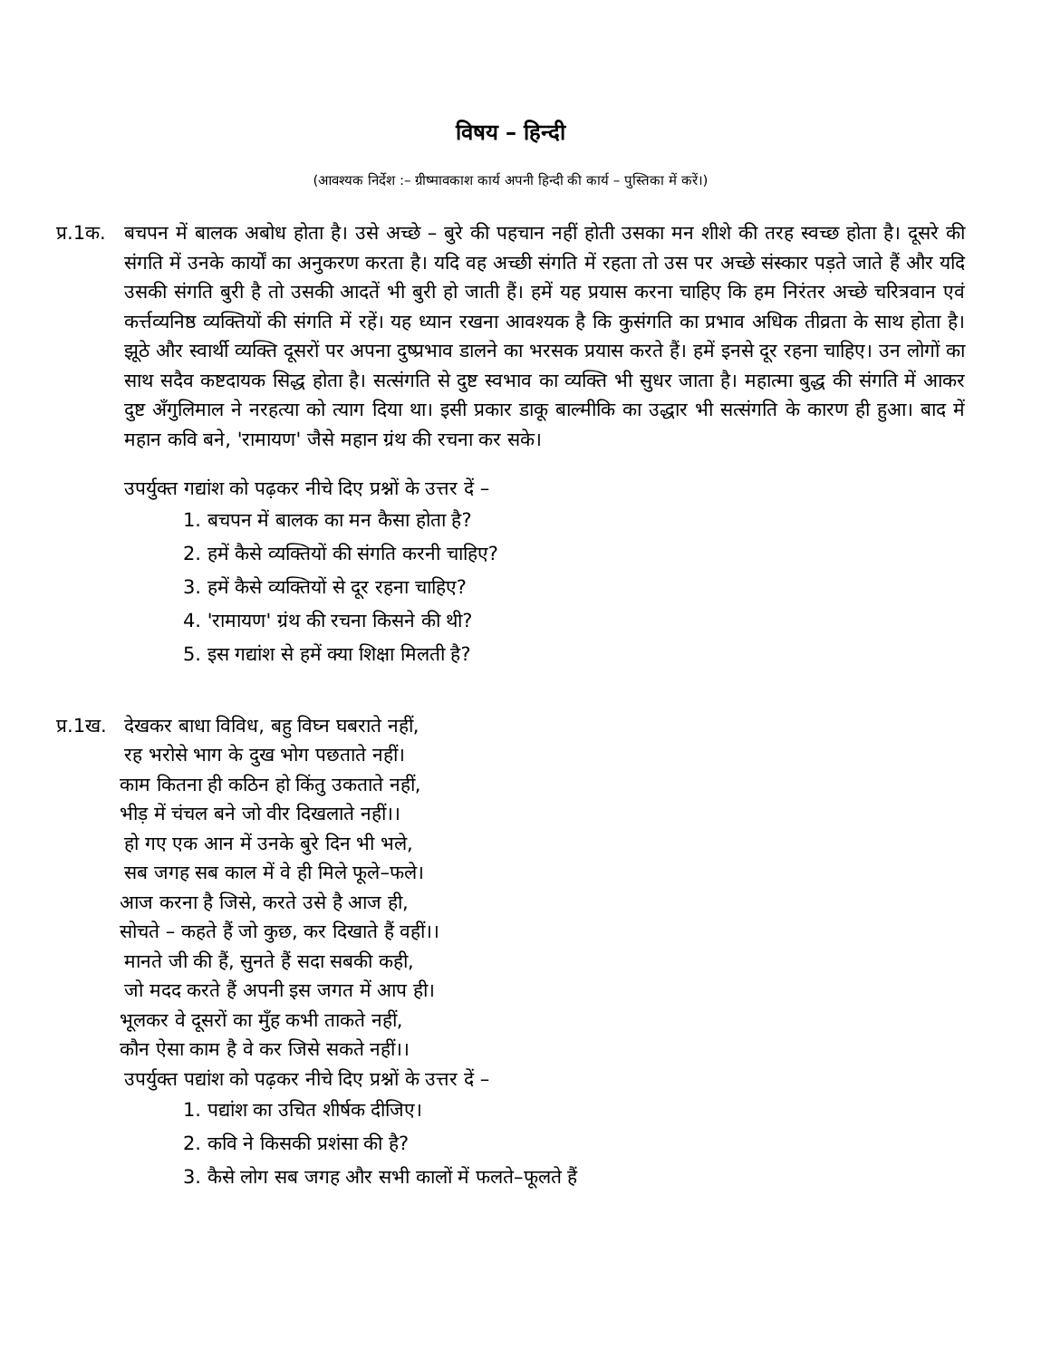विषय – हिन्दी
(आवश्यक निर्देश :– ग्रीष्मावकाश कार्य अपनी हिन्दी की कार्य – पुस्तिका में करें।)
प्र.1क.
बचपन में बालक अबोध होता है। उसे अच्छे – बुरे की पहचान नहीं होती उसका मन शीशे की तरह स्वच्छ होता है। दूसरे की संगति में उनके कार्यों का अनुकरण करता है। यदि वह अच्छी संगति में रहता तो उस पर अच्छे संस्कार पड़ते जाते हैं और यदि उसकी संगति बुरी है तो उसकी आदतें भी बुरी हो जाती हैं। हमें यह प्रयास करना चाहिए कि हम निरंतर अच्छे चरित्रवान एवं कर्त्तव्यनिष्ठ व्यक्तियों की संगति में रहें। यह ध्यान रखना आवश्यक है कि कुसंगति का प्रभाव अधिक तीव्रता के साथ होता है। झूठे और स्वार्थी व्यक्ति दूसरों पर अपना दुष्प्रभाव डालने का भरसक प्रयास करते हैं। हमें इनसे दूर रहना चाहिए। उन लोगों का साथ सदैव कष्टदायक सिद्ध होता है। सत्संगति से दुष्ट स्वभाव का व्यक्ति भी सुधर जाता है। महात्मा बुद्ध की संगति में आकर दुष्ट अँगुलिमाल ने नरहत्या को त्याग दिया था। इसी प्रकार डाकू बाल्मीकि का उद्धार भी सत्संगति के कारण ही हुआ। बाद में महान कवि बने, 'रामायण' जैसे महान ग्रंथ की रचना कर सके।
उपर्युक्त गद्यांश को पढ़कर नीचे दिए प्रश्नों के उत्तर दें –
1. बचपन में बालक का मन कैसा होता है?
2. हमें कैसे व्यक्तियों की संगति करनी चाहिए?
3. हमें कैसे व्यक्तियों से दूर रहना चाहिए?
4. 'रामायण' ग्रंथ की रचना किसने की थी?
5. इस गद्यांश से हमें क्या शिक्षा मिलती है?
प्र.1ख.
देखकर बाधा विविध, बहु विघ्न घबराते नहीं,
रह भरोसे भाग के दुख भोग पछताते नहीं।
काम कितना ही कठिन हो किंतु उकताते नहीं,
भीड़ में चंचल बने जो वीर दिखलाते नहीं।।
हो गए एक आन में उनके बुरे दिन भी भले,
सब जगह सब काल में वे ही मिले फूले–फले।
आज करना है जिसे, करते उसे है आज ही,
सोचते – कहते हैं जो कुछ, कर दिखाते हैं वहीं।।
मानते जी की हैं, सुनते हैं सदा सबकी कही,
जो मदद करते हैं अपनी इस जगत में आप ही।
भूलकर वे दूसरों का मुँह कभी ताकते नहीं,
कौन ऐसा काम है वे कर जिसे सकते नहीं।।
उपर्युक्त पद्यांश को पढ़कर नीचे दिए प्रश्नों के उत्तर दें –
1. पद्यांश का उचित शीर्षक दीजिए।
2. कवि ने किसकी प्रशंसा की है?
3. कैसे लोग सब जगह और सभी कालों में फलते–फूलते हैं